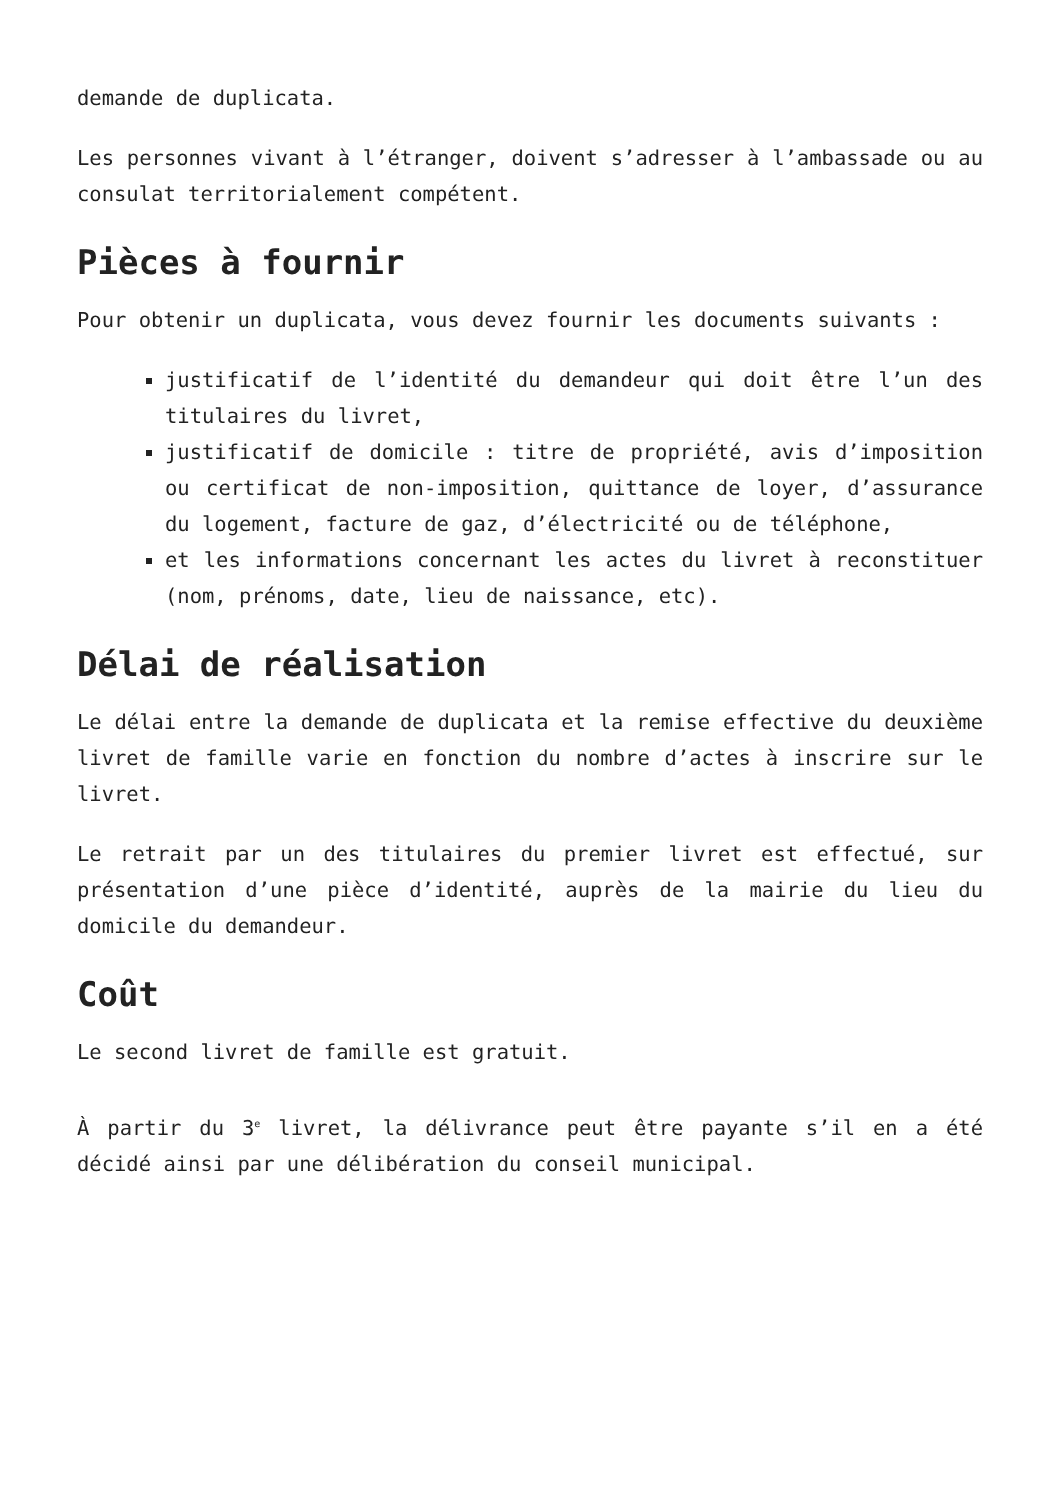demande de duplicata.
Les personnes vivant à l’étranger, doivent s’adresser à l’ambassade ou au consulat territorialement compétent.
Pièces à fournir
Pour obtenir un duplicata, vous devez fournir les documents suivants :
justificatif de l’identité du demandeur qui doit être l’un des titulaires du livret,
justificatif de domicile : titre de propriété, avis d’imposition ou certificat de non-imposition, quittance de loyer, d’assurance du logement, facture de gaz, d’électricité ou de téléphone,
et les informations concernant les actes du livret à reconstituer (nom, prénoms, date, lieu de naissance, etc).
Délai de réalisation
Le délai entre la demande de duplicata et la remise effective du deuxième livret de famille varie en fonction du nombre d’actes à inscrire sur le livret.
Le retrait par un des titulaires du premier livret est effectué, sur présentation d’une pièce d’identité, auprès de la mairie du lieu du domicile du demandeur.
Coût
Le second livret de famille est gratuit.
À partir du 3<sup>e</sup> livret, la délivrance peut être payante s’il en a été décidé ainsi par une délibération du conseil municipal.